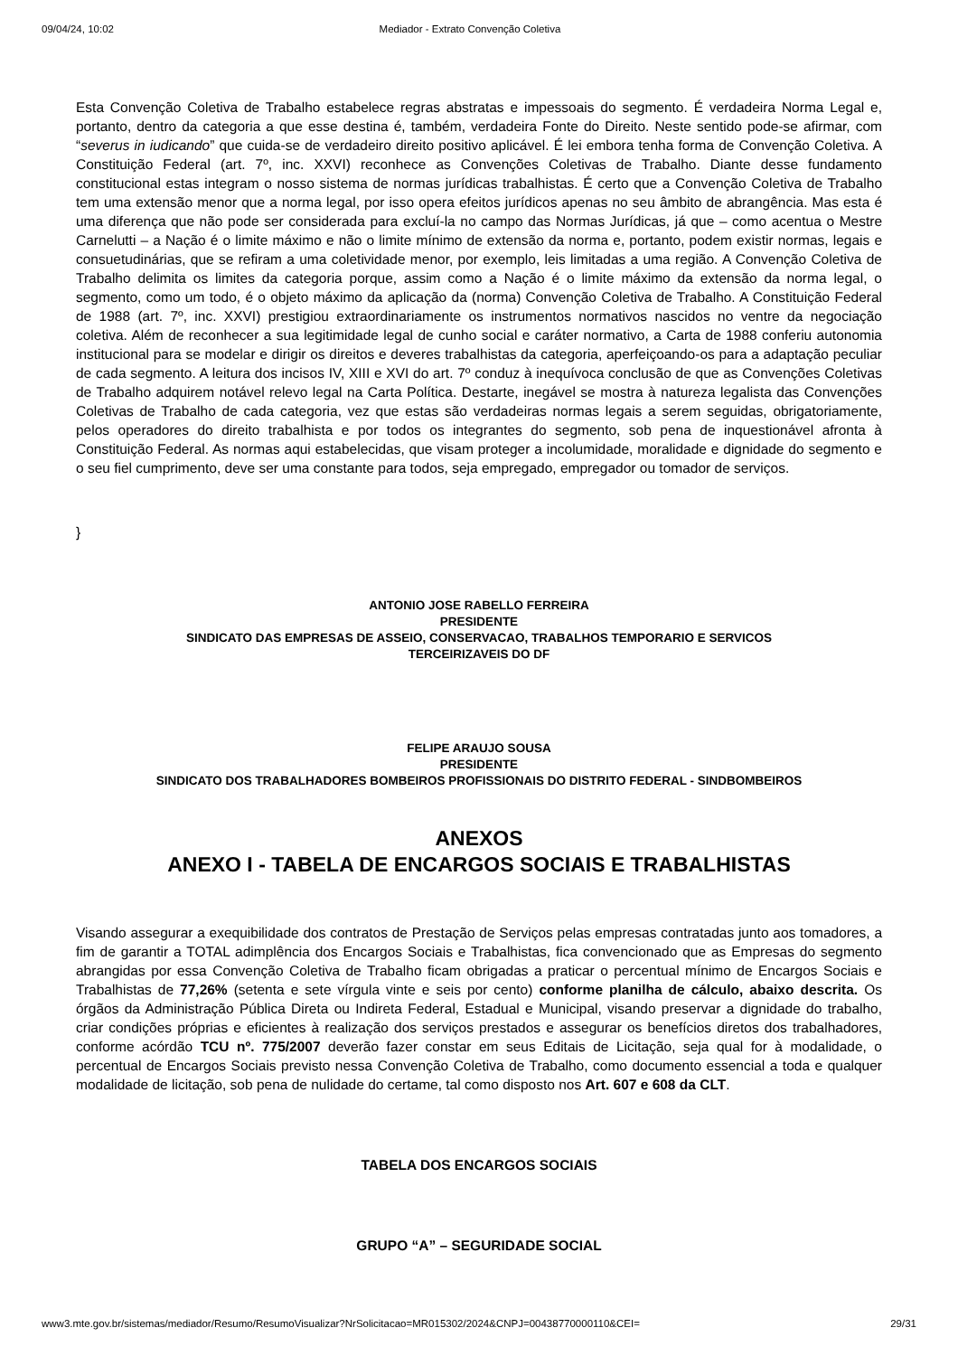09/04/24, 10:02 Mediador - Extrato Convenção Coletiva
Esta Convenção Coletiva de Trabalho estabelece regras abstratas e impessoais do segmento. É verdadeira Norma Legal e, portanto, dentro da categoria a que esse destina é, também, verdadeira Fonte do Direito. Neste sentido pode-se afirmar, com “severus in iudicando” que cuida-se de verdadeiro direito positivo aplicável. É lei embora tenha forma de Convenção Coletiva. A Constituição Federal (art. 7º, inc. XXVI) reconhece as Convenções Coletivas de Trabalho. Diante desse fundamento constitucional estas integram o nosso sistema de normas jurídicas trabalhistas. É certo que a Convenção Coletiva de Trabalho tem uma extensão menor que a norma legal, por isso opera efeitos jurídicos apenas no seu âmbito de abrangência. Mas esta é uma diferença que não pode ser considerada para excluí-la no campo das Normas Jurídicas, já que – como acentua o Mestre Carnelutti – a Nação é o limite máximo e não o limite mínimo de extensão da norma e, portanto, podem existir normas, legais e consuetudinárias, que se refiram a uma coletividade menor, por exemplo, leis limitadas a uma região. A Convenção Coletiva de Trabalho delimita os limites da categoria porque, assim como a Nação é o limite máximo da extensão da norma legal, o segmento, como um todo, é o objeto máximo da aplicação da (norma) Convenção Coletiva de Trabalho. A Constituição Federal de 1988 (art. 7º, inc. XXVI) prestigiou extraordinariamente os instrumentos normativos nascidos no ventre da negociação coletiva. Além de reconhecer a sua legitimidade legal de cunho social e caráter normativo, a Carta de 1988 conferiu autonomia institucional para se modelar e dirigir os direitos e deveres trabalhistas da categoria, aperfeiçoando-os para a adaptação peculiar de cada segmento. A leitura dos incisos IV, XIII e XVI do art. 7º conduz à inequívoca conclusão de que as Convenções Coletivas de Trabalho adquirem notável relevo legal na Carta Política. Destarte, inegável se mostra à natureza legalista das Convenções Coletivas de Trabalho de cada categoria, vez que estas são verdadeiras normas legais a serem seguidas, obrigatoriamente, pelos operadores do direito trabalhista e por todos os integrantes do segmento, sob pena de inquestionável afronta à Constituição Federal. As normas aqui estabelecidas, que visam proteger a incolumidade, moralidade e dignidade do segmento e o seu fiel cumprimento, deve ser uma constante para todos, seja empregado, empregador ou tomador de serviços.
}
ANTONIO JOSE RABELLO FERREIRA
PRESIDENTE
SINDICATO DAS EMPRESAS DE ASSEIO, CONSERVACAO, TRABALHOS TEMPORARIO E SERVICOS
TERCEIRIZAVEIS DO DF
FELIPE ARAUJO SOUSA
PRESIDENTE
SINDICATO DOS TRABALHADORES BOMBEIROS PROFISSIONAIS DO DISTRITO FEDERAL - SINDBOMBEIROS
ANEXOS
ANEXO I - TABELA DE ENCARGOS SOCIAIS E TRABALHISTAS
Visando assegurar a exequibilidade dos contratos de Prestação de Serviços pelas empresas contratadas junto aos tomadores, a fim de garantir a TOTAL adimplência dos Encargos Sociais e Trabalhistas, fica convencionado que as Empresas do segmento abrangidas por essa Convenção Coletiva de Trabalho ficam obrigadas a praticar o percentual mínimo de Encargos Sociais e Trabalhistas de 77,26% (setenta e sete vírgula vinte e seis por cento) conforme planilha de cálculo, abaixo descrita. Os órgãos da Administração Pública Direta ou Indireta Federal, Estadual e Municipal, visando preservar a dignidade do trabalho, criar condições próprias e eficientes à realização dos serviços prestados e assegurar os benefícios diretos dos trabalhadores, conforme acórdão TCU nº. 775/2007 deverão fazer constar em seus Editais de Licitação, seja qual for à modalidade, o percentual de Encargos Sociais previsto nessa Convenção Coletiva de Trabalho, como documento essencial a toda e qualquer modalidade de licitação, sob pena de nulidade do certame, tal como disposto nos Art. 607 e 608 da CLT.
TABELA DOS ENCARGOS SOCIAIS
GRUPO “A” – SEGURIDADE SOCIAL
www3.mte.gov.br/sistemas/mediador/Resumo/ResumoVisualizar?NrSolicitacao=MR015302/2024&CNPJ=00438770000110&CEI= 29/31